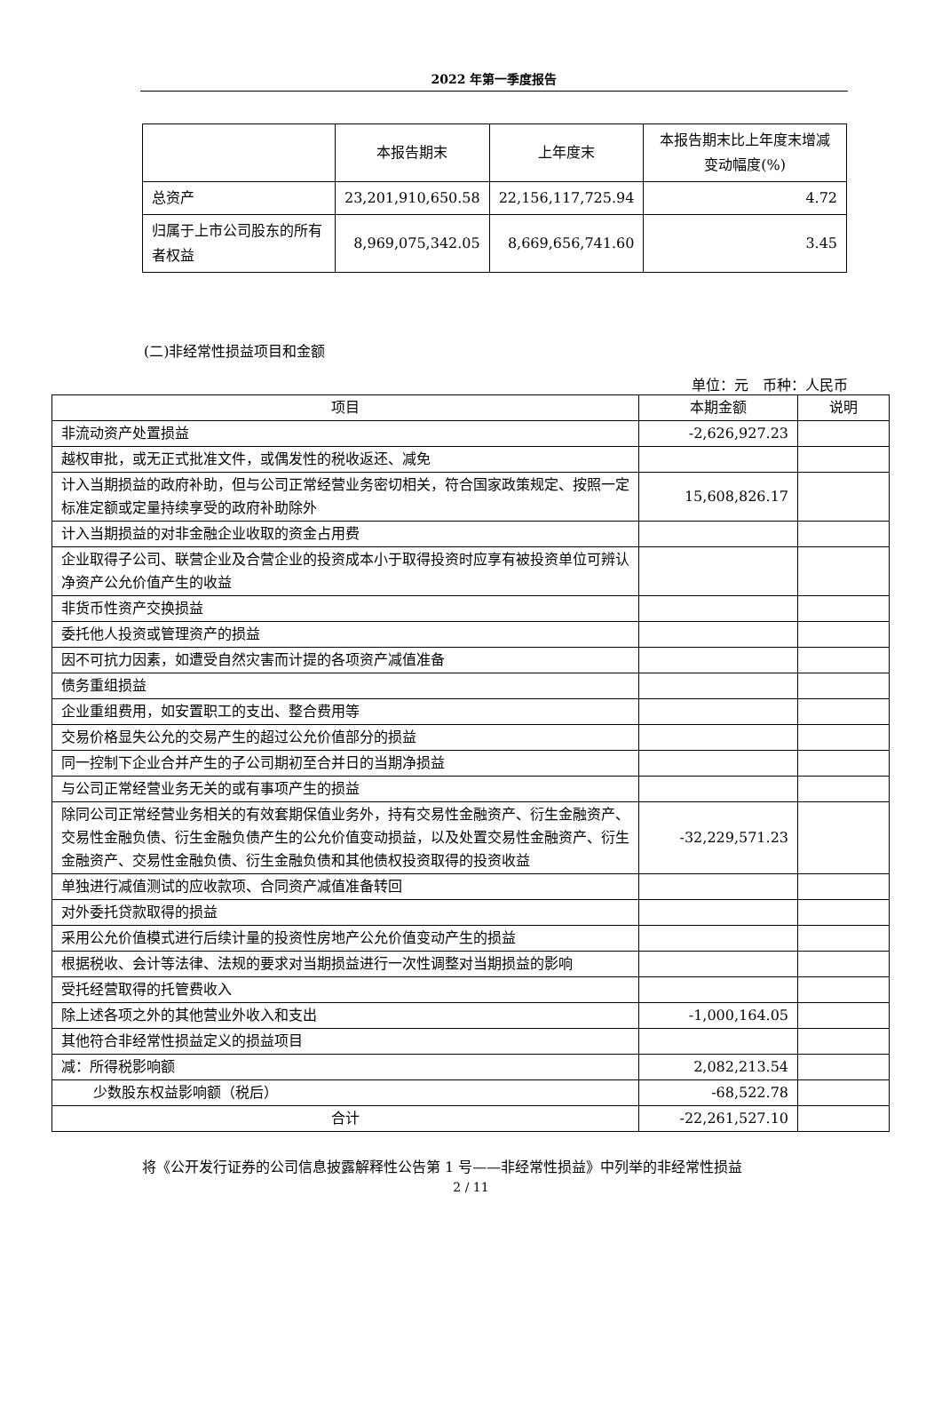2022 年第一季度报告
| | 本报告期末 | 上年度末 | 本报告期末比上年度末增减变动幅度(%) |
| --- | --- | --- | --- |
| 总资产 | 23,201,910,650.58 | 22,156,117,725.94 | 4.72 |
| 归属于上市公司股东的所有者权益 | 8,969,075,342.05 | 8,669,656,741.60 | 3.45 |
(二)非经常性损益项目和金额
单位：元　币种：人民币
| 项目 | 本期金额 | 说明 |
| 非流动资产处置损益 | -2,626,927.23 | |
| 越权审批，或无正式批准文件，或偶发性的税收返还、减免 | | |
| 计入当期损益的政府补助，但与公司正常经营业务密切相关，符合国家政策规定、按照一定标准定额或定量持续享受的政府补助除外 | 15,608,826.17 | |
| 计入当期损益的对非金融企业收取的资金占用费 | | |
| 企业取得子公司、联营企业及合营企业的投资成本小于取得投资时应享有被投资单位可辨认净资产公允价值产生的收益 | | |
| 非货币性资产交换损益 | | |
| 委托他人投资或管理资产的损益 | | |
| 因不可抗力因素，如遭受自然灾害而计提的各项资产减值准备 | | |
| 债务重组损益 | | |
| 企业重组费用，如安置职工的支出、整合费用等 | | |
| 交易价格显失公允的交易产生的超过公允价值部分的损益 | | |
| 同一控制下企业合并产生的子公司期初至合并日的当期净损益 | | |
| 与公司正常经营业务无关的或有事项产生的损益 | | |
| 除同公司正常经营业务相关的有效套期保值业务外，持有交易性金融资产、衍生金融资产、交易性金融负债、衍生金融负债产生的公允价值变动损益，以及处置交易性金融资产、衍生金融资产、交易性金融负债、衍生金融负债和其他债权投资取得的投资收益 | -32,229,571.23 | |
| 单独进行减值测试的应收款项、合同资产减值准备转回 | | |
| 对外委托贷款取得的损益 | | |
| 采用公允价值模式进行后续计量的投资性房地产公允价值变动产生的损益 | | |
| 根据税收、会计等法律、法规的要求对当期损益进行一次性调整对当期损益的影响 | | |
| 受托经营取得的托管费收入 | | |
| 除上述各项之外的其他营业外收入和支出 | -1,000,164.05 | |
| 其他符合非经常性损益定义的损益项目 | | |
| 减：所得税影响额 | 2,082,213.54 | |
| 少数股东权益影响额（税后） | -68,522.78 | |
| 合计 | -22,261,527.10 | |
将《公开发行证券的公司信息披露解释性公告第 1 号——非经常性损益》中列举的非经常性损益
2 / 11